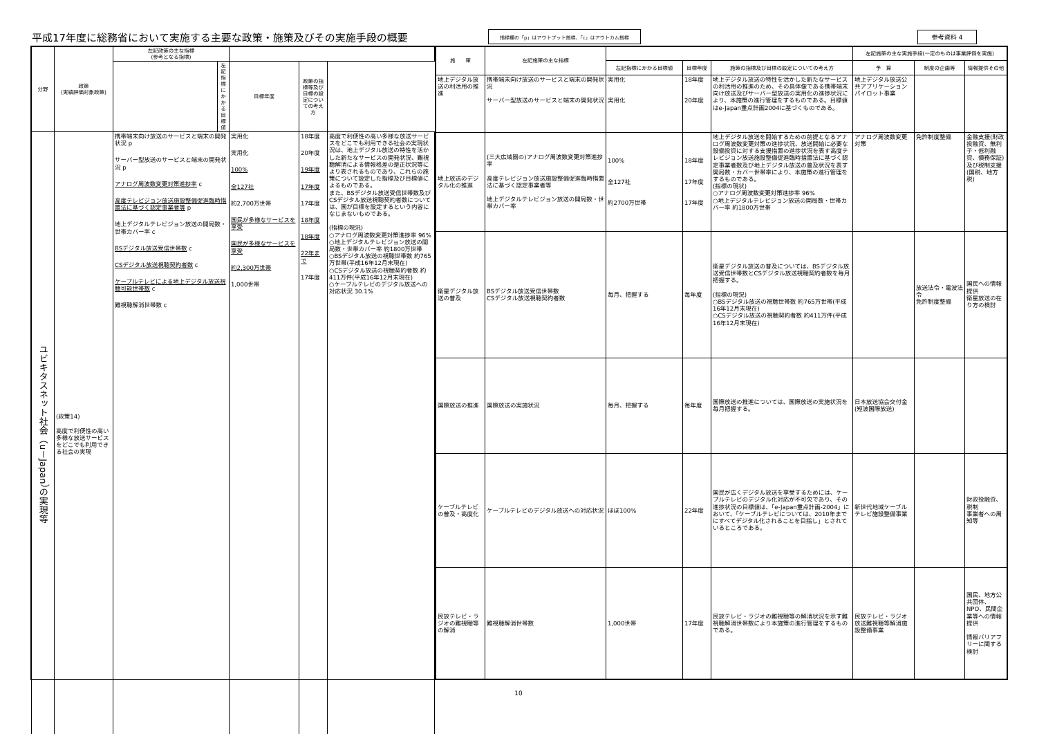平成17年度に総務省において実施する主要な政策・施策及びその実施手段の概要
指標欄の「p」はアウトプット指標、「c」はアウトカム指標
参考資料 4
| 分野 | 政策 (実績評価対象政策) | 左記政策の主な指標 (参考となる指標) | | | | |
| --- | --- | --- | --- | --- | --- | --- |
| | | | 左記指標にかかる目標値 | 目標年度 | 政策の指標等及び目標の設定についての考え方 | |
| ユビキタスネット社会（u－Japan）の実現等 | (政策14) 高度で利便性の高い多様な放送サービスをどこでも利用できる社会の実現 | 携帯端末向け放送のサービスと端末の開発状況 p サーバー型放送のサービスと端末の開発状況 p アナログ周波数変更対策進捗率 c 高度テレビジョン放送施設整備促進臨時措置法に基づく認定事業者等 p 地上デジタルテレビジョン放送の開局数・世帯カバー率 c BSデジタル放送受信世帯数 c CSデジタル放送視聴契約者数 c ケーブルテレビによる地上デジタル放送視聴可能世帯数 c 難視聴解消世帯数 c | | 実用化 実用化 100% 全127社 約2,700万世帯 国民が多様なサービスを享受 国民が多様なサービスを享受 約2,300万世帯 1,000世帯 | 18年度 20年度 19年度 17年度 17年度 18年度 18年度 22年まで 17年度 | 高度で利便性の高い多様な放送サービスをどこでも利用できる社会の実現状況は、地上デジタル放送の特性を活かした新たなサービスの開発状況、難視聴解消による情報格差の是正状況等により表されるものであり、これらの施策について設定した指標及び目標値によるものである。 また、BSデジタル放送受信世帯数及びCSデジタル放送視聴契約者数については、国が目標を設定するという内容になじまないものである。 (指標の現況) ○アナログ周波数変更対策進捗率 96% ○地上デジタルテレビジョン放送の開局数・世帯カバー率 約1800万世帯 ○BSデジタル放送の視聴世帯数 約765万世帯(平成16年12月末現在) ○CSデジタル放送の視聴契約者数 約411万件(平成16年12月末現在) ○ケーブルテレビのデジタル放送への対応状況 30.1% |
| 施 策 | 左記施策の主な指標 | | | | 左記施策の主な実施手段(一定のものは事業評価を実施) | | |
| --- | --- | --- | --- | --- | --- | --- | --- |
| | | 左記指標にかかる目標値 | 目標年度 | 施策の指標及び目標の設定についての考え方 | 予 算 | 制度の企画等 | 情報提供その他 |
| 地上デジタル放送の利活用の推進 | 携帯端末向け放送のサービスと端末の開発状況 サーバー型放送のサービスと端末の開発状況 | 実用化 実用化 | 18年度 20年度 | 地上デジタル放送の特性を活かした新たなサービスの利活用の推進のため、その具体像である携帯端末向け放送及びサーバー型放送の実用化の進捗状況により、本施策の進行管理をするものである。目標値はe-Japan重点計画2004に基づくものである。 | 地上デジタル放送公共アプリケーションパイロット事業 | | |
| 地上放送のデジタル化の推進 | (三大広域圏の)アナログ周波数変更対策進捗率 高度テレビジョン放送施設整備促進臨時措置法に基づく認定事業者等 地上デジタルテレビジョン放送の開局数・世帯カバー率 | 100% 全127社 約2700万世帯 | 18年度 17年度 17年度 | 地上デジタル放送を開始するための前提となるアナログ周波数変更対策の進捗状況、放送開始に必要な設備投資に対する支援措置の進捗状況を表す高度テレビジョン放送施設整備促進臨時措置法に基づく認定事業者数及び地上デジタル放送の普及状況を表す開局数・カバー世帯率により、本施策の進行管理をするものである。 (指標の現状) ○アナログ周波数変更対策進捗率 96% ○地上デジタルテレビジョン放送の開局数・世帯カバー率 約1800万世帯 | アナログ周波数変更対策 | 免許制度整備 | 金融支援(財政投融資、無利子・低利融資、債務保証)及び税制支援(国税、地方税) |
| 衛星デジタル放送の普及 | BSデジタル放送受信世帯数 CSデジタル放送視聴契約者数 | 毎月、把握する | 毎年度 | 衛星デジタル放送の普及については、BSデジタル放送受信世帯数とCSデジタル放送視聴契約者数を毎月把握する。 (指標の現況) ○BSデジタル放送の視聴世帯数 約765万世帯(平成16年12月末現在) ○CSデジタル放送の視聴契約者数 約411万件(平成16年12月末現在) | | 放送法令・電波法令 免許制度整備 | 国民への情報提供 衛星放送の在り方の検討 |
| 国際放送の推進 | 国際放送の実施状況 | 毎月、把握する | 毎年度 | 国際放送の推進については、国際放送の実施状況を毎月把握する。 | 日本放送協会交付金(短波国際放送) | | |
| ケーブルテレビの普及・高度化 | ケーブルテレビのデジタル放送への対応状況 | ほぼ100% | 22年度 | 国民が広くデジタル放送を享受するためには、ケーブルテレビのデジタル化対応が不可欠であり、その進捗状況の目標値は、「e-Japan重点計画-2004」において、「ケーブルテレビについては、2010年までにすべてデジタル化されることを目指し」とされているところである。 | 新世代地域ケーブルテレビ施設整備事業 | | 財政投融資、税制 事業者への周知等 |
| 民放テレビ・ラジオの難視聴等の解消 | 難視聴解消世帯数 | 1,000世帯 | 17年度 | 民放テレビ・ラジオの難視聴等の解消状況を示す難視聴解消世帯数により本施策の進行管理をするものである。 | 民放テレビ・ラジオ放送難視聴等解消施設整備事業 | | 国民、地方公共団体、NPO、民間企業等への情報提供 情報バリアフリーに関する検討 |
10